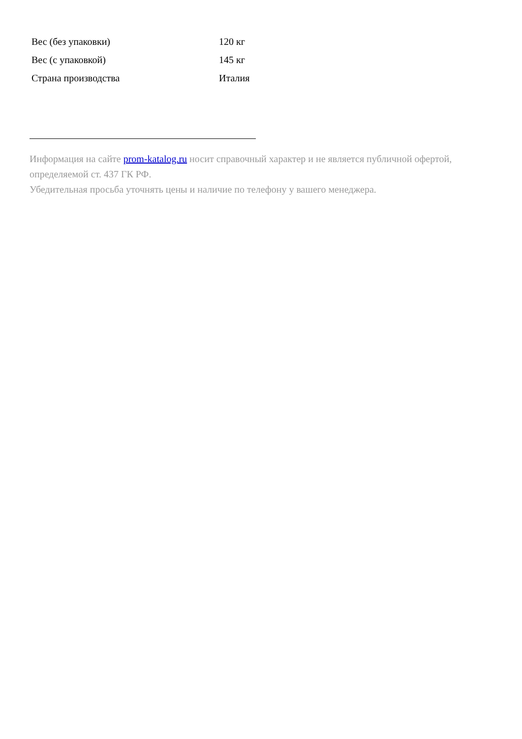| Вес (без упаковки) | 120 кг |
| Вес (с упаковкой) | 145 кг |
| Страна производства | Италия |
Информация на сайте prom-katalog.ru носит справочный характер и не является публичной офертой, определяемой ст. 437 ГК РФ.
Убедительная просьба уточнять цены и наличие по телефону у вашего менеджера.